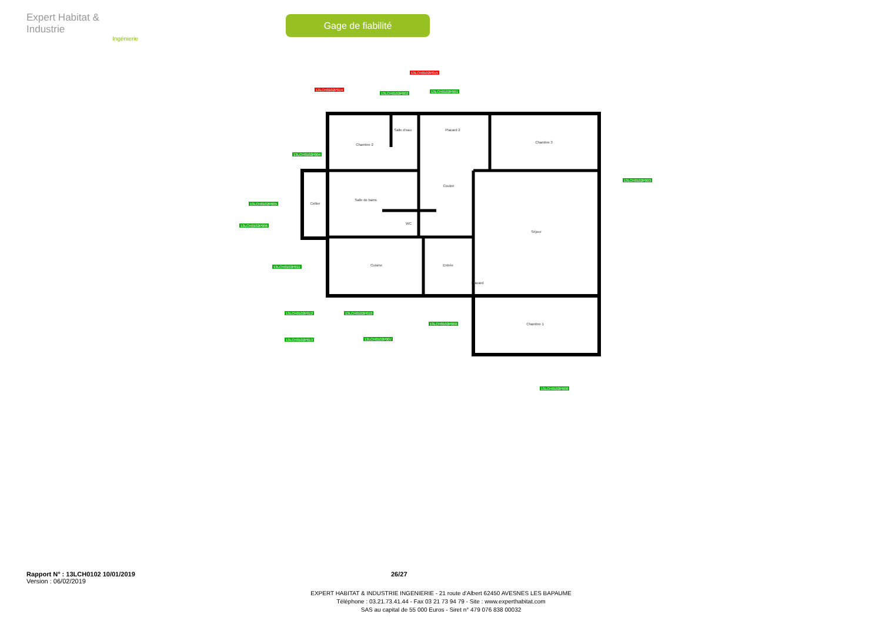Expert Habitat & Industrie
Ingénierie
Gage de fiabilité
Chambre 2
Salle d'eau
Placard 2
Chambre 3
Couloir
Salle de bains
Cellier
WC
Séjour
Cuisine
Entrée
Chambre 1
Placard
13LCH0102P015
13LCH0102P014
13LCH0102P002
13LCH0102P001
13LCH0102P004
13LCH0102P003
13LCH0102P005
13LCH0102P006
13LCH0102P011
13LCH0102P012
13LCH0102P010
13LCH0102P009
13LCH0102P013
13LCH0102P007
13LCH0102P008
Rapport N° : 13LCH0102 10/01/2019 26/27
Version : 06/02/2019
EXPERT HABITAT & INDUSTRIE INGENIERIE - 21 route d'Albert 62450 AVESNES LES BAPAUME
Téléphone : 03.21.73.41.44 - Fax 03 21 73 94 79 - Site : www.experthabitat.com
SAS au capital de 55 000 Euros - Siret n° 479 076 838 00032